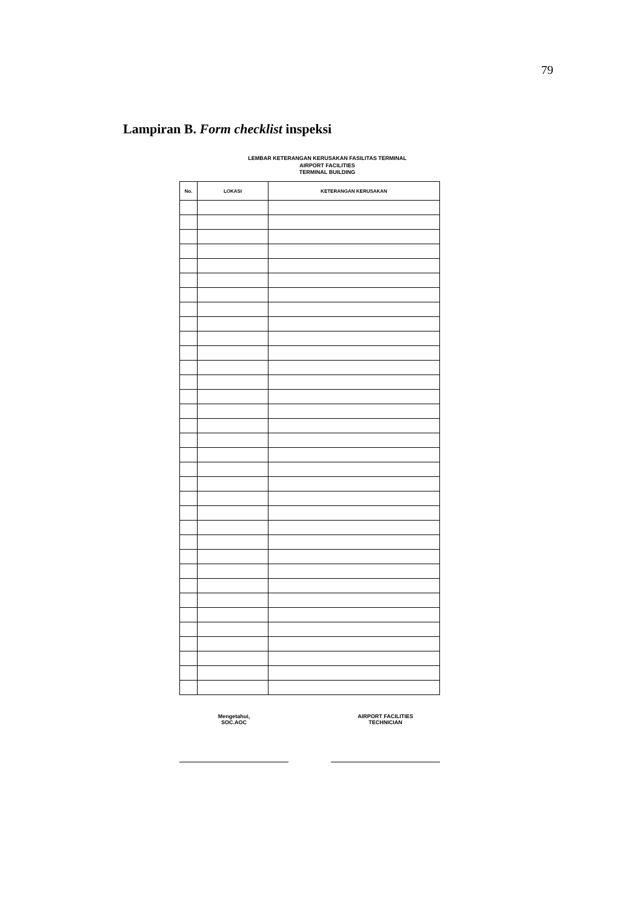79
Lampiran B. Form checklist inspeksi
LEMBAR KETERANGAN KERUSAKAN FASILITAS TERMINAL
AIRPORT FACILITIES
TERMINAL BUILDING
| No. | LOKASI | KETERANGAN KERUSAKAN |
| --- | --- | --- |
Mengetahui,
SOC.AOC
AIRPORT FACILITIES
TECHNICIAN